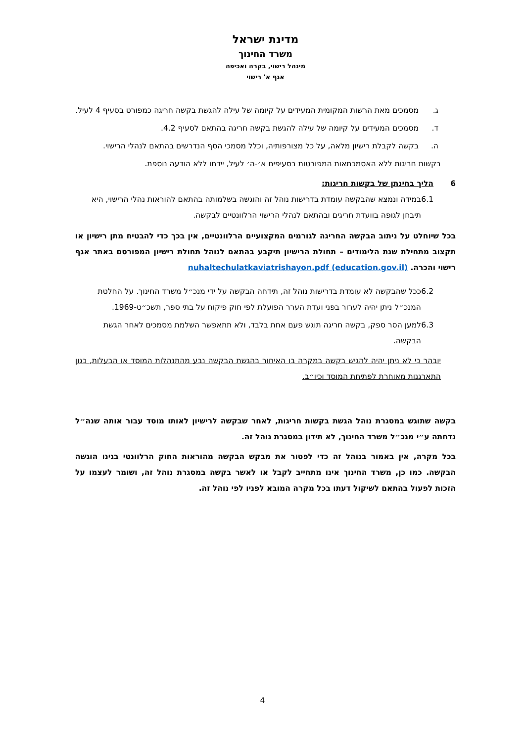מדינת ישראל
משרד החינוך
מינהל רישוי, בקרה ואכיפה
אגף א' רישוי
ג. מסמכים מאת הרשות המקומית המעידים על קיומה של עילה להגשת בקשה חריגה כמפורט בסעיף 4 לעיל.
ד. מסמכים המעידים על קיומה של עילה להגשת בקשה חריגה בהתאם לסעיף 4.2.
ה. בקשה לקבלת רישיון מלאה, על כל מצורפותיה, וכלל מסמכי הסף הנדרשים בהתאם לנהלי הרישוי.
בקשות חריגות ללא האסמכתאות המפורטות בסעיפים א׳-ה׳ לעיל, יידחו ללא הודעה נוספת.
6 הליך בחינתן של בקשות חריגות:
6.1 במידה ונמצא שהבקשה עומדת בדרישות נוהל זה והוגשה בשלמותה בהתאם להוראות נהלי הרישוי, היא תיבחן לגופה בוועדת חריגים ובהתאם לנהלי הרישוי הרלוונטיים לבקשה.
בכל שיוחלט על ניתוב הבקשה החריגה לגורמים המקצועיים הרלוונטיים, אין בכך כדי להבטיח מתן רישיון או תקצוב מתחילת שנת הלימודים – תחולת הרישיון תיקבע בהתאם לנוהל תחולת רישיון המפורסם באתר אגף רישוי והכרה. nuhaltechulatkaviatrishayon.pdf (education.gov.il)
6.2 ככל שהבקשה לא עומדת בדרישות נוהל זה, תידחה הבקשה על ידי מנכ״ל משרד החינוך. על החלטת המנכ״ל ניתן יהיה לערור בפני ועדת הערר הפועלת לפי חוק פיקוח על בתי ספר, תשכ״ט-1969.
6.3 למען הסר ספק, בקשה חריגה תוגש פעם אחת בלבד, ולא תתאפשר השלמת מסמכים לאחר הגשת הבקשה.
יובהר כי לא ניתן יהיה להגיש בקשה במקרה בו האיחור בהגשת הבקשה נבע מהתנהלות המוסד או הבעלות, כגון התארגנות מאוחרת לפתיחת המוסד וכיו״ב.
בקשה שתוגש במסגרת נוהל הגשת בקשות חריגות, לאחר שבקשה לרישיון לאותו מוסד עבור אותה שנה״ל נדחתה ע״י מנכ״ל משרד החינוך, לא תידון במסגרת נוהל זה.
בכל מקרה, אין באמור בנוהל זה כדי לפטור את מבקש הבקשה מהוראות החוק הרלוונטי בגינו הוגשה הבקשה. כמו כן, משרד החינוך אינו מתחייב לקבל או לאשר בקשה במסגרת נוהל זה, ושומר לעצמו על הזכות לפעול בהתאם לשיקול דעתו בכל מקרה המובא לפניו לפי נוהל זה.
4